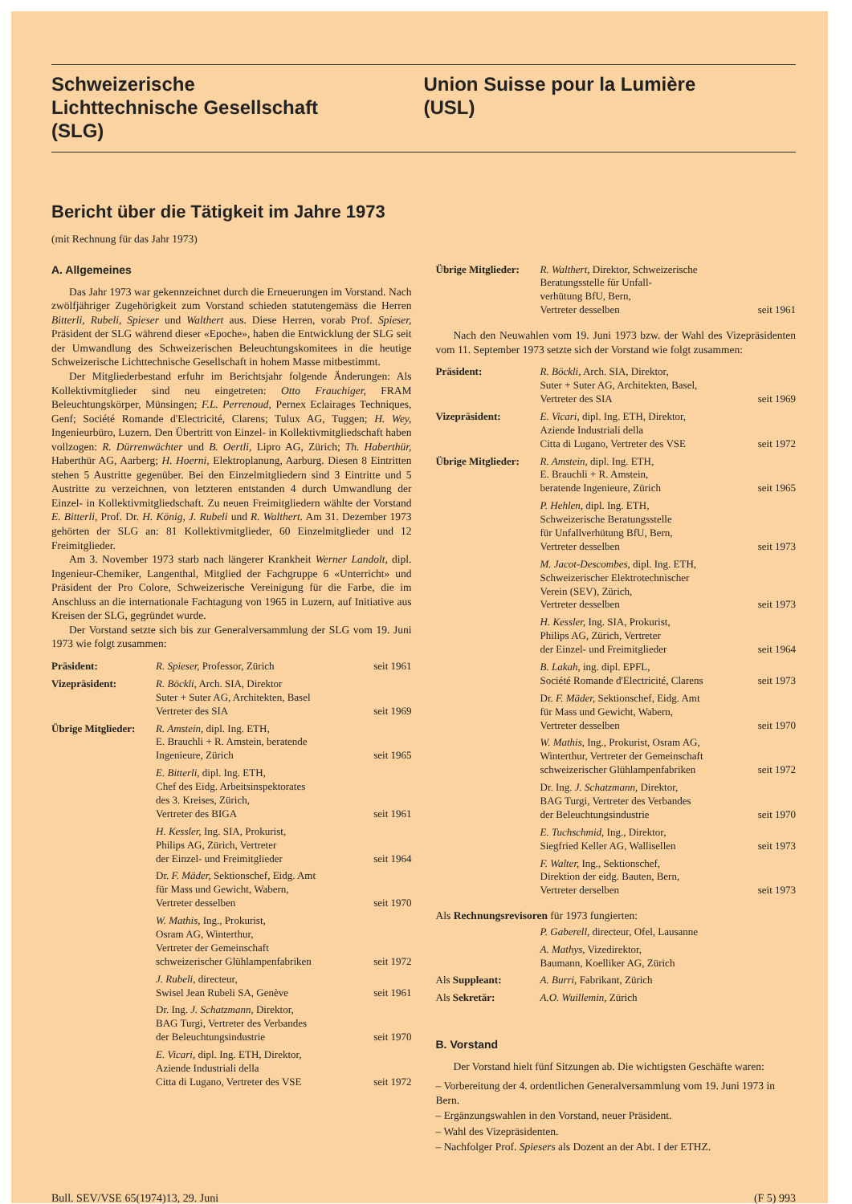Schweizerische
Lichttechnische Gesellschaft
(SLG)
Union Suisse pour la Lumière
(USL)
Bericht über die Tätigkeit im Jahre 1973
(mit Rechnung für das Jahr 1973)
A. Allgemeines
Das Jahr 1973 war gekennzeichnet durch die Erneuerungen im Vorstand. Nach zwölfjähriger Zugehörigkeit zum Vorstand schieden statutengemäss die Herren Bitterli, Rubeli, Spieser und Walthert aus. Diese Herren, vorab Prof. Spieser, Präsident der SLG während dieser «Epoche», haben die Entwicklung der SLG seit der Umwandlung des Schweizerischen Beleuchtungskomitees in die heutige Schweizerische Lichttechnische Gesellschaft in hohem Masse mitbestimmt.
Der Mitgliederbestand erfuhr im Berichtsjahr folgende Änderungen: Als Kollektivmitglieder sind neu eingetreten: Otto Frauchiger, FRAM Beleuchtungskörper, Münsingen; F.L. Perrenoud, Pernex Eclairages Techniques, Genf; Société Romande d'Electricité, Clarens; Tulux AG, Tuggen; H. Wey, Ingenieurbüro, Luzern. Den Übertritt von Einzel- in Kollektivmitgliedschaft haben vollzogen: R. Dürrenwächter und B. Oertli, Lipro AG, Zürich; Th. Haberthür, Haberthür AG, Aarberg; H. Hoerni, Elektroplanung, Aarburg. Diesen 8 Eintritten stehen 5 Austritte gegenüber. Bei den Einzelmitgliedern sind 3 Eintritte und 5 Austritte zu verzeichnen, von letzteren entstanden 4 durch Umwandlung der Einzel- in Kollektivmitgliedschaft. Zu neuen Freimitgliedern wählte der Vorstand E. Bitterli, Prof. Dr. H. König, J. Rubeli und R. Walthert. Am 31. Dezember 1973 gehörten der SLG an: 81 Kollektivmitglieder, 60 Einzelmitglieder und 12 Freimitglieder.
Am 3. November 1973 starb nach längerer Krankheit Werner Landolt, dipl. Ingenieur-Chemiker, Langenthal, Mitglied der Fachgruppe 6 «Unterricht» und Präsident der Pro Colore, Schweizerische Vereinigung für die Farbe, die im Anschluss an die internationale Fachtagung von 1965 in Luzern, auf Initiative aus Kreisen der SLG, gegründet wurde.
Der Vorstand setzte sich bis zur Generalversammlung der SLG vom 19. Juni 1973 wie folgt zusammen:
| Präsident: | R. Spieser, Professor, Zürich | seit 1961 |
| Vizepräsident: | R. Böckli, Arch. SIA, Direktor Suter + Suter AG, Architekten, Basel Vertreter des SIA | seit 1969 |
| Übrige Mitglieder: | R. Amstein, dipl. Ing. ETH, E. Brauchli + R. Amstein, beratende Ingenieure, Zürich | seit 1965 |
| | E. Bitterli, dipl. Ing. ETH, Chef des Eidg. Arbeitsinspektorates des 3. Kreises, Zürich, Vertreter des BIGA | seit 1961 |
| | H. Kessler, Ing. SIA, Prokurist, Philips AG, Zürich, Vertreter der Einzel- und Freimitglieder | seit 1964 |
| | Dr. F. Mäder, Sektionschef, Eidg. Amt für Mass und Gewicht, Wabern, Vertreter desselben | seit 1970 |
| | W. Mathis, Ing., Prokurist, Osram AG, Winterthur, Vertreter der Gemeinschaft schweizerischer Glühlampenfabriken | seit 1972 |
| | J. Rubeli, directeur, Swisel Jean Rubeli SA, Genève | seit 1961 |
| | Dr. Ing. J. Schatzmann, Direktor, BAG Turgi, Vertreter des Verbandes der Beleuchtungsindustrie | seit 1970 |
| | E. Vicari, dipl. Ing. ETH, Direktor, Aziende Industriali della Citta di Lugano, Vertreter des VSE | seit 1972 |
| Übrige Mitglieder: | R. Walthert, Direktor, Schweizerische Beratungsstelle für Unfall- verhütung BfU, Bern, Vertreter desselben | seit 1961 |
Nach den Neuwahlen vom 19. Juni 1973 bzw. der Wahl des Vizepräsidenten vom 11. September 1973 setzte sich der Vorstand wie folgt zusammen:
| Präsident: | R. Böckli, Arch. SIA, Direktor, Suter + Suter AG, Architekten, Basel, Vertreter des SIA | seit 1969 |
| Vizepräsident: | E. Vicari, dipl. Ing. ETH, Direktor, Aziende Industriali della Citta di Lugano, Vertreter des VSE | seit 1972 |
| Übrige Mitglieder: | R. Amstein, dipl. Ing. ETH, E. Brauchli + R. Amstein, beratende Ingenieure, Zürich | seit 1965 |
| | P. Hehlen, dipl. Ing. ETH, Schweizerische Beratungsstelle für Unfallverhütung BfU, Bern, Vertreter desselben | seit 1973 |
| | M. Jacot-Descombes, dipl. Ing. ETH, Schweizerischer Elektrotechnischer Verein (SEV), Zürich, Vertreter desselben | seit 1973 |
| | H. Kessler, Ing. SIA, Prokurist, Philips AG, Zürich, Vertreter der Einzel- und Freimitglieder | seit 1964 |
| | B. Lakah, ing. dipl. EPFL, Société Romande d'Electricité, Clarens | seit 1973 |
| | Dr. F. Mäder, Sektionschef, Eidg. Amt für Mass und Gewicht, Wabern, Vertreter desselben | seit 1970 |
| | W. Mathis, Ing., Prokurist, Osram AG, Winterthur, Vertreter der Gemeinschaft schweizerischer Glühlampenfabriken | seit 1972 |
| | Dr. Ing. J. Schatzmann, Direktor, BAG Turgi, Vertreter des Verbandes der Beleuchtungsindustrie | seit 1970 |
| | E. Tuchschmid, Ing., Direktor, Siegfried Keller AG, Wallisellen | seit 1973 |
| | F. Walter, Ing., Sektionschef, Direktion der eidg. Bauten, Bern, Vertreter derselben | seit 1973 |
Als Rechnungsrevisoren für 1973 fungierten:
| | P. Gaberell, directeur, Ofel, Lausanne |
| | A. Mathys, Vizedirektor, Baumann, Koelliker AG, Zürich |
| Als Suppleant: | A. Burri, Fabrikant, Zürich |
| Als Sekretär: | A.O. Wuillemin, Zürich |
B. Vorstand
Der Vorstand hielt fünf Sitzungen ab. Die wichtigsten Geschäfte waren:
– Vorbereitung der 4. ordentlichen Generalversammlung vom 19. Juni 1973 in Bern.
– Ergänzungswahlen in den Vorstand, neuer Präsident.
– Wahl des Vizepräsidenten.
– Nachfolger Prof. Spiesers als Dozent an der Abt. I der ETHZ.
Bull. SEV/VSE 65(1974)13, 29. Juni (F 5) 993